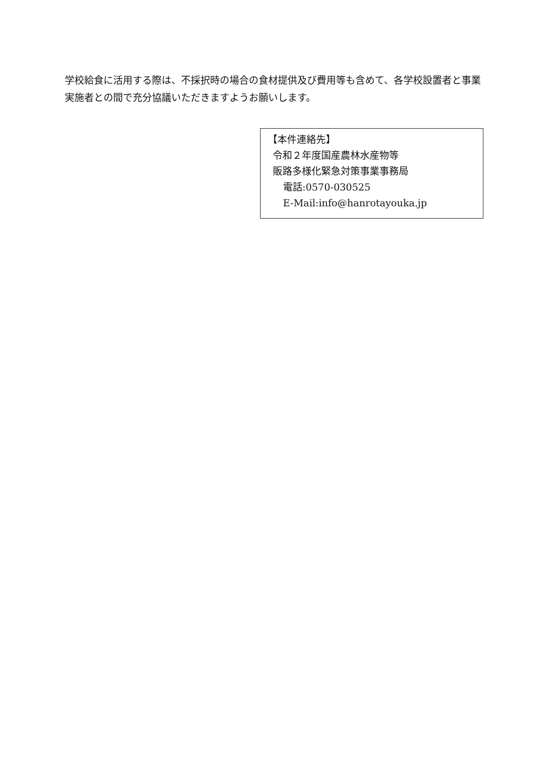学校給食に活用する際は、不採択時の場合の食材提供及び費用等も含めて、各学校設置者と事業実施者との間で充分協議いただきますようお願いします。
【本件連絡先】
令和２年度国産農林水産物等
販路多様化緊急対策事業事務局
電話:0570-030525
E-Mail:info@hanrotayouka.jp